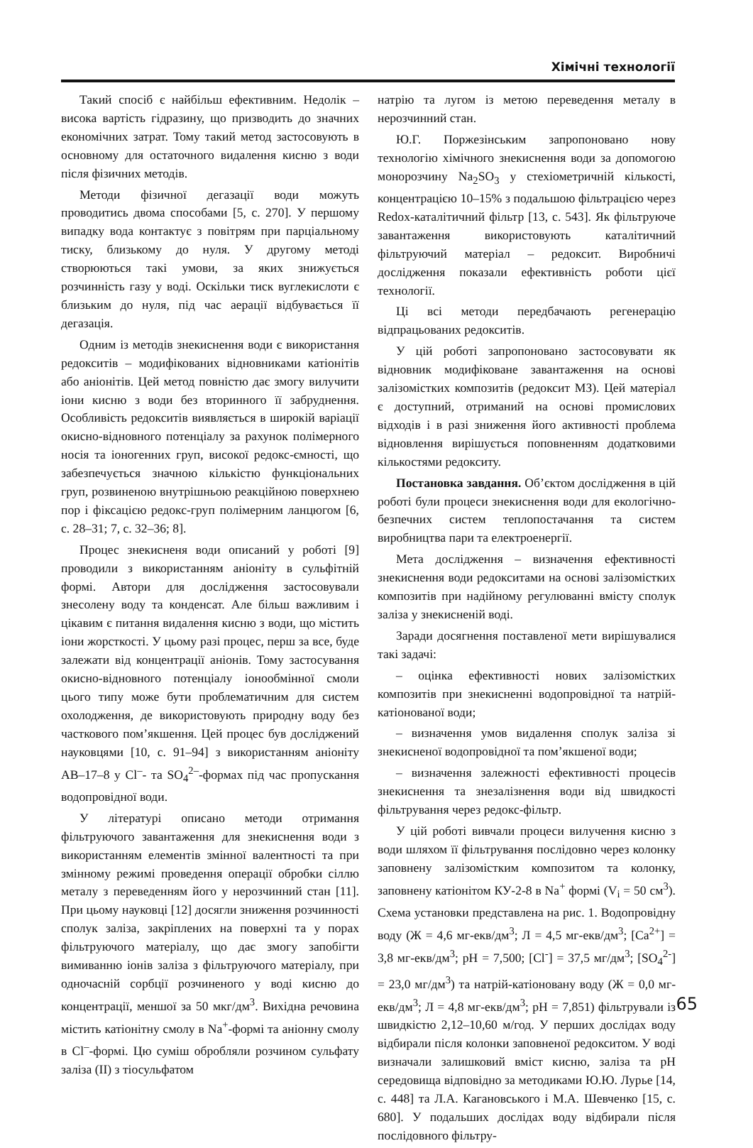Хімічні технології
Такий спосіб є найбільш ефективним. Недолік – висока вартість гідразину, що призводить до значних економічних затрат. Тому такий метод застосовують в основному для остаточного видалення кисню з води після фізичних методів.
Методи фізичної дегазації води можуть проводитись двома способами [5, с. 270]. У першому випадку вода контактує з повітрям при парціальному тиску, близькому до нуля. У другому методі створюються такі умови, за яких знижується розчинність газу у воді. Оскільки тиск вуглекислоти є близьким до нуля, під час аерації відбувається її дегазація.
Одним із методів знекиснення води є використання редокситів – модифікованих відновниками катіонітів або аніонітів. Цей метод повністю дає змогу вилучити іони кисню з води без вторинного її забруднення. Особливість редокситів виявляється в широкій варіації окисно-відновного потенціалу за рахунок полімерного носія та іоногенних груп, високої редокс-ємності, що забезпечується значною кількістю функціональних груп, розвиненою внутрішньою реакційною поверхнею пор і фіксацією редокс-груп полімерним ланцюгом [6, с. 28–31; 7, с. 32–36; 8].
Процес знекисненя води описаний у роботі [9] проводили з використанням аніоніту в сульфітній формі. Автори для дослідження застосовували знесолену воду та конденсат. Але більш важливим і цікавим є питання видалення кисню з води, що містить іони жорсткості. У цьому разі процес, перш за все, буде залежати від концентрації аніонів. Тому застосування окисно-відновного потенціалу іонообмінної смоли цього типу може бути проблематичним для систем охолодження, де використовують природну воду без часткового пом’якшення. Цей процес був досліджений науковцями [10, с. 91–94] з використанням аніоніту АВ–17–8 у Cl<sup>–</sup>- та SO<sub>4</sub><sup>2–</sup>-формах під час пропускання водопровідної води.
У літературі описано методи отримання фільтруючого завантаження для знекиснення води з використанням елементів змінної валентності та при змінному режимі проведення операції обробки сіллю металу з переведенням його у нерозчинний стан [11]. При цьому науковці [12] досягли зниження розчинності сполук заліза, закріплених на поверхні та у порах фільтруючого матеріалу, що дає змогу запобігти вимиванню іонів заліза з фільтруючого матеріалу, при одночасній сорбції розчиненого у воді кисню до концентрації, меншої за 50 мкг/дм<sup>3</sup>. Вихідна речовина містить катіонітну смолу в Na<sup>+</sup>-формі та аніонну смолу в Cl<sup>–</sup>-формі. Цю суміш обробляли розчином сульфату заліза (ІІ) з тіосульфатом
натрію та лугом із метою переведення металу в нерозчинний стан.
Ю.Г. Поржезінським запропоновано нову технологію хімічного знекиснення води за допомогою монорозчину Na<sub>2</sub>SO<sub>3</sub> у стехіометричній кількості, концентрацією 10–15% з подальшою фільтрацією через Redox-каталітичний фільтр [13, с. 543]. Як фільтруюче завантаження використовують каталітичний фільтруючий матеріал – редоксит. Виробничі дослідження показали ефективність роботи цієї технології.
Ці всі методи передбачають регенерацію відпрацьованих редокситів.
У цій роботі запропоновано застосовувати як відновник модифіковане завантаження на основі залізомістких композитів (редоксит МЗ). Цей матеріал є доступний, отриманий на основі промислових відходів і в разі зниження його активності проблема відновлення вирішується поповненням додатковими кількостями редокситу.
Постановка завдання. Об’єктом дослідження в цій роботі були процеси знекиснення води для екологічно-безпечних систем теплопостачання та систем виробництва пари та електроенергії.
Мета дослідження – визначення ефективності знекиснення води редокситами на основі залізомістких композитів при надійному регулюванні вмісту сполук заліза у знекисненій воді.
Заради досягнення поставленої мети вирішувалися такі задачі:
– оцінка ефективності нових залізомістких композитів при знекисненні водопровідної та натрій-катіонованої води;
– визначення умов видалення сполук заліза зі знекисненої водопровідної та пом’якшеної води;
– визначення залежності ефективності процесів знекиснення та знезалізнення води від швидкості фільтрування через редокс-фільтр.
У цій роботі вивчали процеси вилучення кисню з води шляхом її фільтрування послідовно через колонку заповнену залізомістким композитом та колонку, заповнену катіонітом КУ-2-8 в Na<sup>+</sup> формі (V<sub>і</sub> = 50 см<sup>3</sup>). Схема установки представлена на рис. 1. Водопровідну воду (Ж = 4,6 мг-екв/дм<sup>3</sup>; Л = 4,5 мг-екв/дм<sup>3</sup>; [Са<sup>2+</sup>] = 3,8 мг-екв/дм<sup>3</sup>; рН = 7,500; [Cl<sup>-</sup>] = 37,5 мг/дм<sup>3</sup>; [SO<sub>4</sub><sup>2-</sup>] = 23,0 мг/дм<sup>3</sup>) та натрій-катіоновану воду (Ж = 0,0 мг-екв/дм<sup>3</sup>; Л = 4,8 мг-екв/дм<sup>3</sup>; рН = 7,851) фільтрували із швидкістю 2,12–10,60 м/год. У перших дослідах воду відбирали після колонки заповненої редокситом. У воді визначали залишковий вміст кисню, заліза та рН середовища відповідно за методиками Ю.Ю. Лурье [14, с. 448] та Л.А. Кагановського і М.А. Шевченко [15, с. 680]. У подальших дослідах воду відбирали після послідовного фільтру-
65